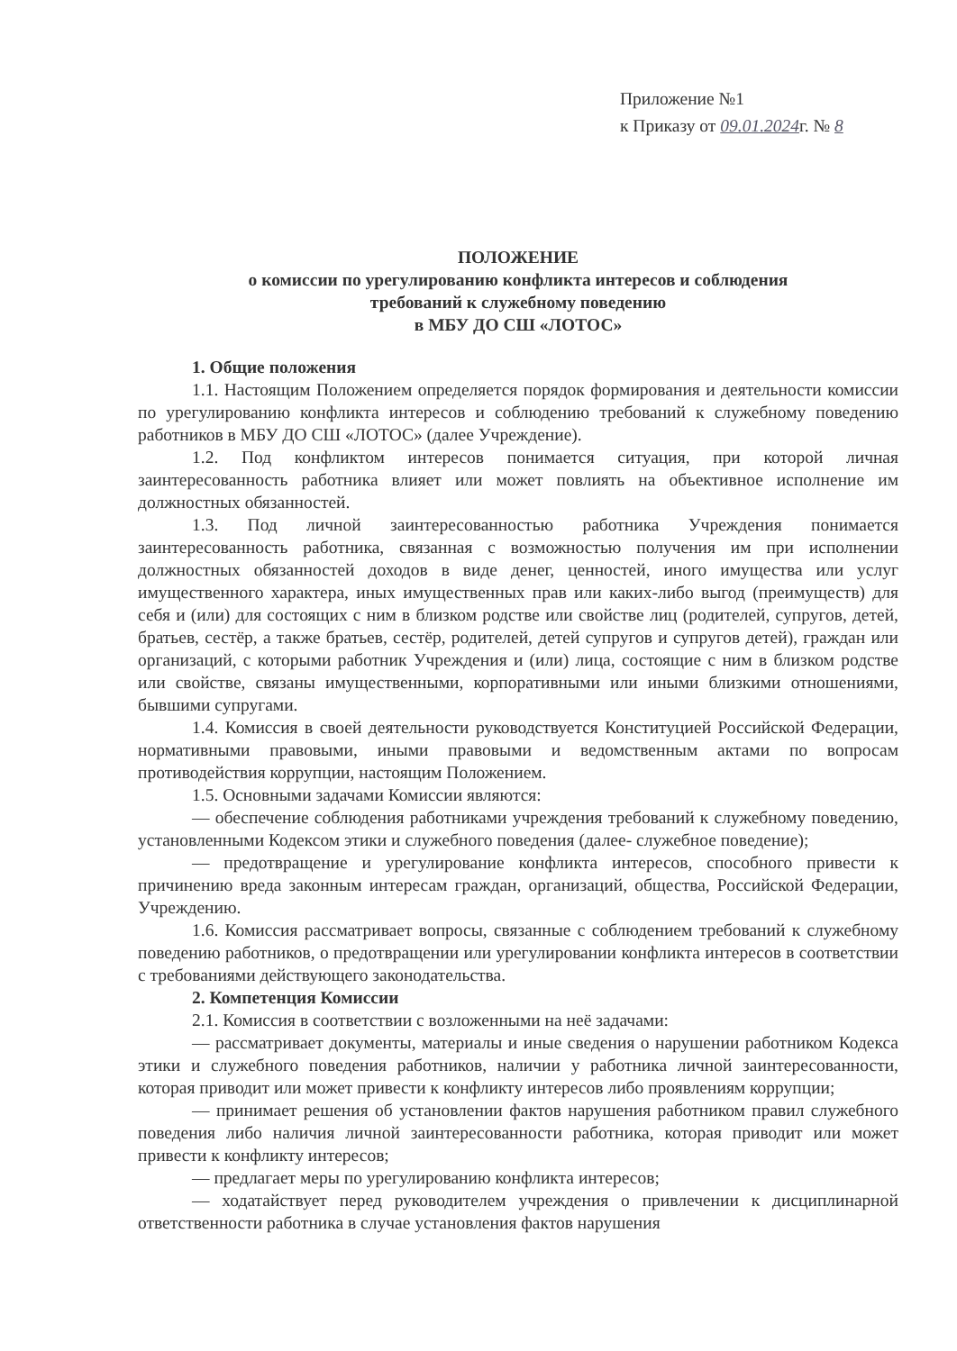Приложение №1
к Приказу от 09.01.2024г. № 8
ПОЛОЖЕНИЕ
о комиссии по урегулированию конфликта интересов и соблюдения
требований к служебному поведению
в МБУ ДО СШ «ЛОТОС»
1. Общие положения
1.1. Настоящим Положением определяется порядок формирования и деятельности комиссии по урегулированию конфликта интересов и соблюдению требований к служебному поведению работников в МБУ ДО СШ «ЛОТОС» (далее Учреждение).
1.2. Под конфликтом интересов понимается ситуация, при которой личная заинтересованность работника влияет или может повлиять на объективное исполнение им должностных обязанностей.
1.3. Под личной заинтересованностью работника Учреждения понимается заинтересованность работника, связанная с возможностью получения им при исполнении должностных обязанностей доходов в виде денег, ценностей, иного имущества или услуг имущественного характера, иных имущественных прав или каких-либо выгод (преимуществ) для себя и (или) для состоящих с ним в близком родстве или свойстве лиц (родителей, супругов, детей, братьев, сестёр, а также братьев, сестёр, родителей, детей супругов и супругов детей), граждан или организаций, с которыми работник Учреждения и (или) лица, состоящие с ним в близком родстве или свойстве, связаны имущественными, корпоративными или иными близкими отношениями, бывшими супругами.
1.4. Комиссия в своей деятельности руководствуется Конституцией Российской Федерации, нормативными правовыми, иными правовыми и ведомственным актами по вопросам противодействия коррупции, настоящим Положением.
1.5. Основными задачами Комиссии являются:
— обеспечение соблюдения работниками учреждения требований к служебному поведению, установленными Кодексом этики и служебного поведения (далее- служебное поведение);
— предотвращение и урегулирование конфликта интересов, способного привести к причинению вреда законным интересам граждан, организаций, общества, Российской Федерации, Учреждению.
1.6. Комиссия рассматривает вопросы, связанные с соблюдением требований к служебному поведению работников, о предотвращении или урегулировании конфликта интересов в соответствии с требованиями действующего законодательства.
2. Компетенция Комиссии
2.1. Комиссия в соответствии с возложенными на неё задачами:
— рассматривает документы, материалы и иные сведения о нарушении работником Кодекса этики и служебного поведения работников, наличии у работника личной заинтересованности, которая приводит или может привести к конфликту интересов либо проявлениям коррупции;
— принимает решения об установлении фактов нарушения работником правил служебного поведения либо наличия личной заинтересованности работника, которая приводит или может привести к конфликту интересов;
— предлагает меры по урегулированию конфликта интересов;
— ходатайствует перед руководителем учреждения о привлечении к дисциплинарной ответственности работника в случае установления фактов нарушения